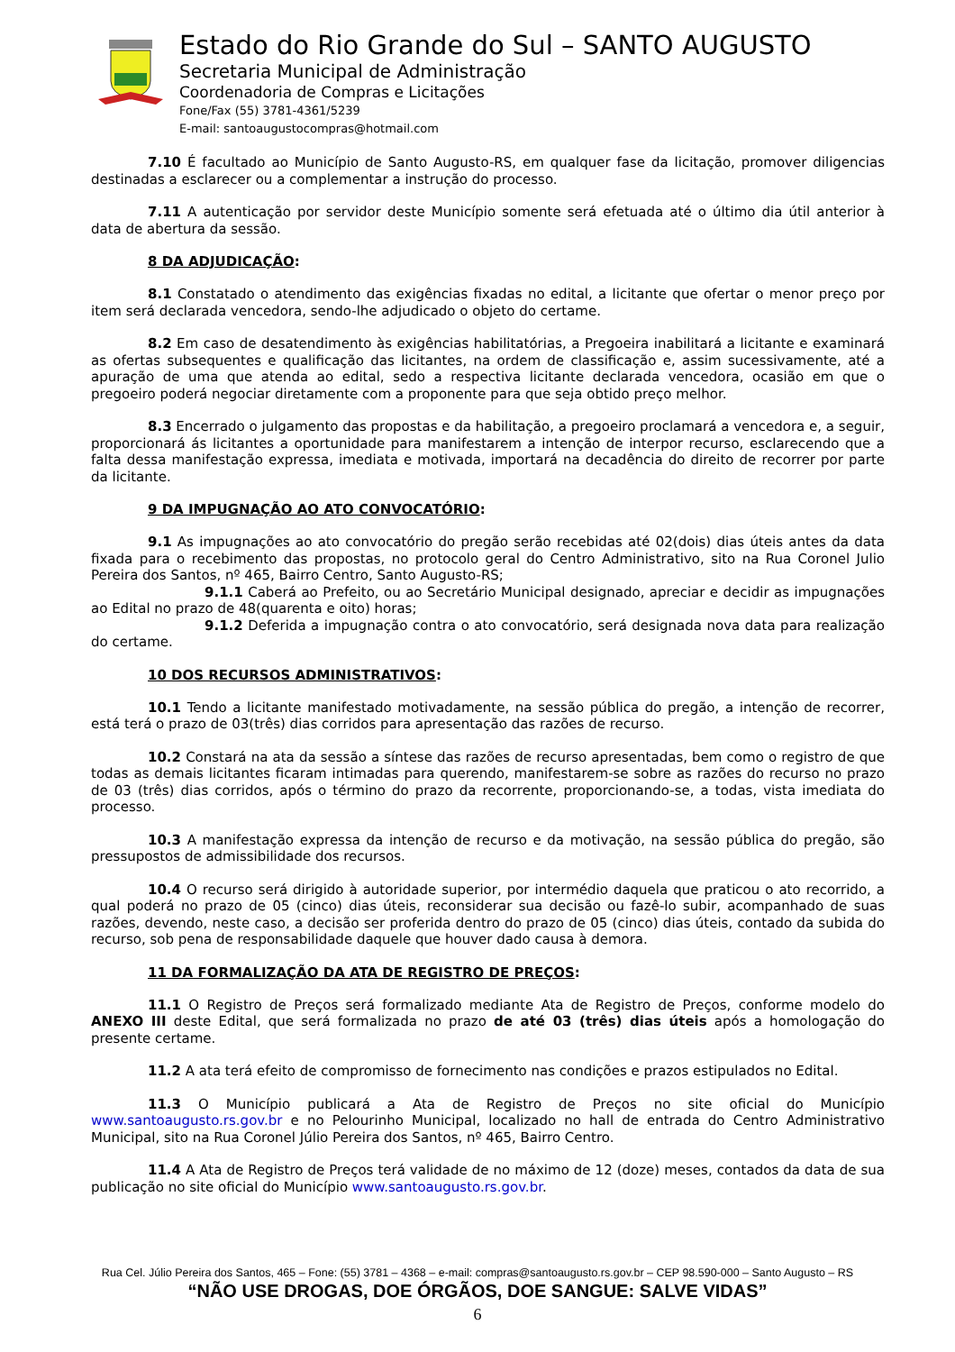Estado do Rio Grande do Sul – SANTO AUGUSTO
Secretaria Municipal de Administração
Coordenadoria de Compras e Licitações
Fone/Fax (55) 3781-4361/5239
E-mail: santoaugustocompras@hotmail.com
7.10 É facultado ao Município de Santo Augusto-RS, em qualquer fase da licitação, promover diligencias destinadas a esclarecer ou a complementar a instrução do processo.
7.11 A autenticação por servidor deste Município somente será efetuada até o último dia útil anterior à data de abertura da sessão.
8 DA ADJUDICAÇÃO:
8.1 Constatado o atendimento das exigências fixadas no edital, a licitante que ofertar o menor preço por item será declarada vencedora, sendo-lhe adjudicado o objeto do certame.
8.2 Em caso de desatendimento às exigências habilitatórias, a Pregoeira inabilitará a licitante e examinará as ofertas subsequentes e qualificação das licitantes, na ordem de classificação e, assim sucessivamente, até a apuração de uma que atenda ao edital, sedo a respectiva licitante declarada vencedora, ocasião em que o pregoeiro poderá negociar diretamente com a proponente para que seja obtido preço melhor.
8.3 Encerrado o julgamento das propostas e da habilitação, a pregoeiro proclamará a vencedora e, a seguir, proporcionará ás licitantes a oportunidade para manifestarem a intenção de interpor recurso, esclarecendo que a falta dessa manifestação expressa, imediata e motivada, importará na decadência do direito de recorrer por parte da licitante.
9 DA IMPUGNAÇÃO AO ATO CONVOCATÓRIO:
9.1 As impugnações ao ato convocatório do pregão serão recebidas até 02(dois) dias úteis antes da data fixada para o recebimento das propostas, no protocolo geral do Centro Administrativo, sito na Rua Coronel Julio Pereira dos Santos, nº 465, Bairro Centro, Santo Augusto-RS;
9.1.1 Caberá ao Prefeito, ou ao Secretário Municipal designado, apreciar e decidir as impugnações ao Edital no prazo de 48(quarenta e oito) horas;
9.1.2 Deferida a impugnação contra o ato convocatório, será designada nova data para realização do certame.
10 DOS RECURSOS ADMINISTRATIVOS:
10.1 Tendo a licitante manifestado motivadamente, na sessão pública do pregão, a intenção de recorrer, está terá o prazo de 03(três) dias corridos para apresentação das razões de recurso.
10.2 Constará na ata da sessão a síntese das razões de recurso apresentadas, bem como o registro de que todas as demais licitantes ficaram intimadas para querendo, manifestarem-se sobre as razões do recurso no prazo de 03 (três) dias corridos, após o término do prazo da recorrente, proporcionando-se, a todas, vista imediata do processo.
10.3 A manifestação expressa da intenção de recurso e da motivação, na sessão pública do pregão, são pressupostos de admissibilidade dos recursos.
10.4 O recurso será dirigido à autoridade superior, por intermédio daquela que praticou o ato recorrido, a qual poderá no prazo de 05 (cinco) dias úteis, reconsiderar sua decisão ou fazê-lo subir, acompanhado de suas razões, devendo, neste caso, a decisão ser proferida dentro do prazo de 05 (cinco) dias úteis, contado da subida do recurso, sob pena de responsabilidade daquele que houver dado causa à demora.
11 DA FORMALIZAÇÃO DA ATA DE REGISTRO DE PREÇOS:
11.1 O Registro de Preços será formalizado mediante Ata de Registro de Preços, conforme modelo do ANEXO III deste Edital, que será formalizada no prazo de até 03 (três) dias úteis após a homologação do presente certame.
11.2 A ata terá efeito de compromisso de fornecimento nas condições e prazos estipulados no Edital.
11.3 O Município publicará a Ata de Registro de Preços no site oficial do Município www.santoaugusto.rs.gov.br e no Pelourinho Municipal, localizado no hall de entrada do Centro Administrativo Municipal, sito na Rua Coronel Júlio Pereira dos Santos, nº 465, Bairro Centro.
11.4 A Ata de Registro de Preços terá validade de no máximo de 12 (doze) meses, contados da data de sua publicação no site oficial do Município www.santoaugusto.rs.gov.br.
Rua Cel. Júlio Pereira dos Santos, 465 – Fone: (55) 3781 – 4368 – e-mail: compras@santoaugusto.rs.gov.br – CEP 98.590-000 – Santo Augusto – RS
“NÃO USE DROGAS, DOE ÓRGÃOS, DOE SANGUE: SALVE VIDAS”
6